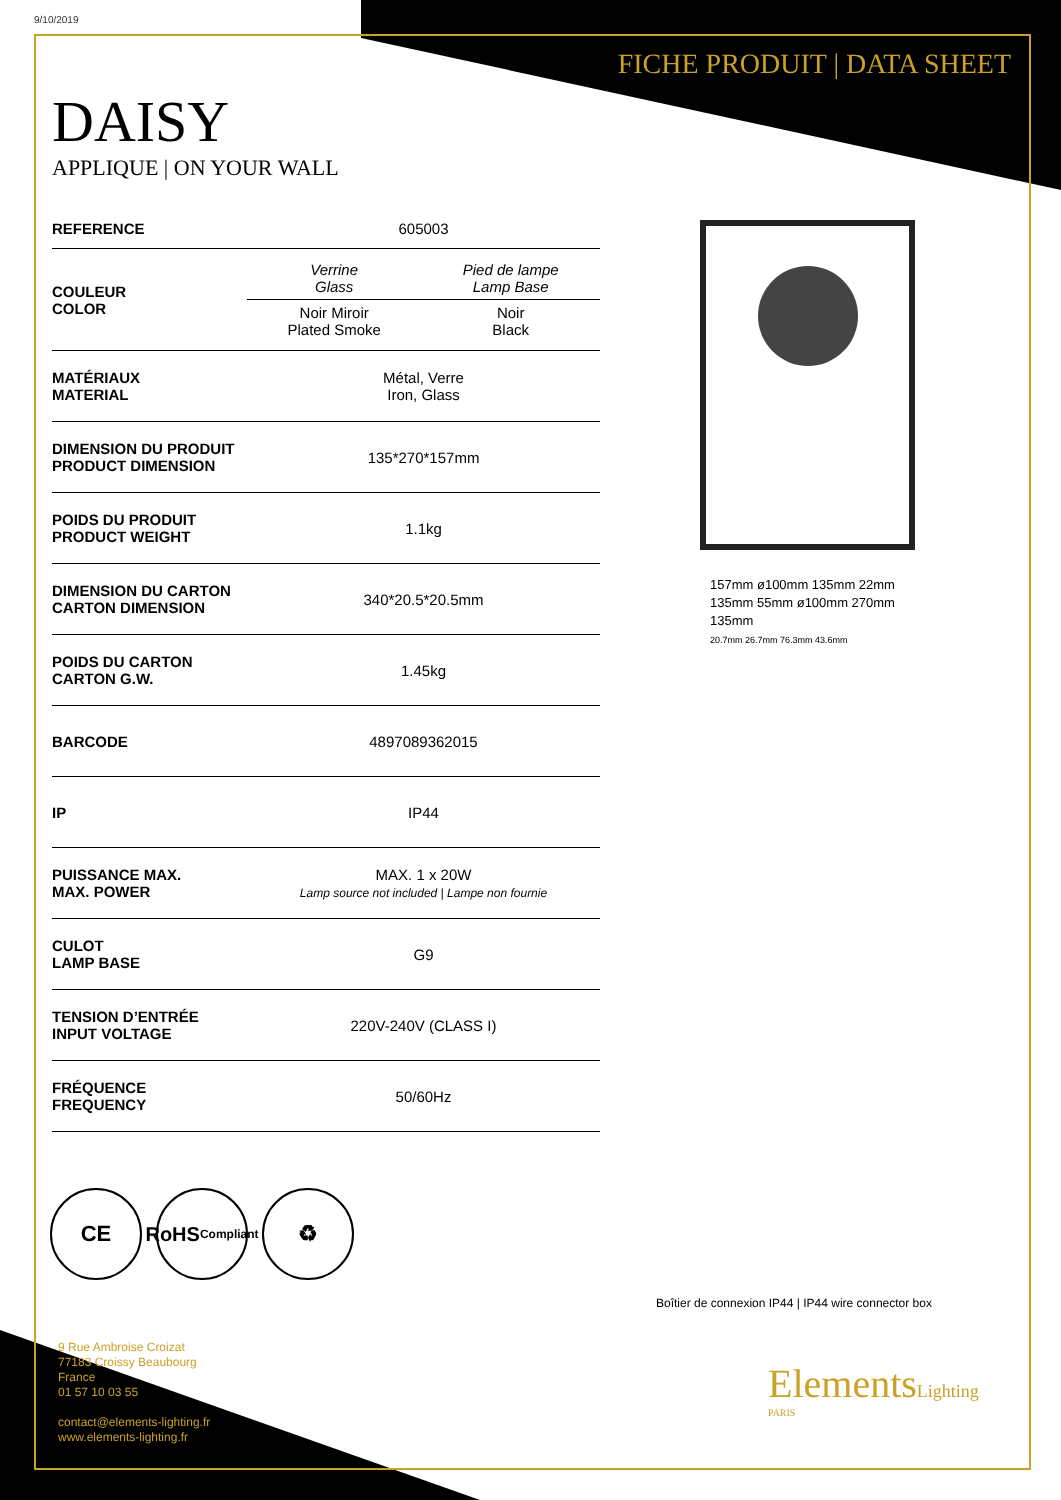9/10/2019
FICHE PRODUIT | DATA SHEET
DAISY
APPLIQUE | ON YOUR WALL
| REFERENCE | 605003 |
| COULEUR COLOR | / Verrine Glass / Pied de lampe Lamp Base / / Noir Miroir Plated Smoke / Noir Black / |
| MATÉRIAUX MATERIAL | Métal, Verre Iron, Glass |
| DIMENSION DU PRODUIT PRODUCT DIMENSION | 135*270*157mm |
| POIDS DU PRODUIT PRODUCT WEIGHT | 1.1kg |
| DIMENSION DU CARTON CARTON DIMENSION | 340*20.5*20.5mm |
| POIDS DU CARTON CARTON G.W. | 1.45kg |
| BARCODE | 4897089362015 |
| IP | IP44 |
| PUISSANCE MAX. MAX. POWER | MAX. 1 x 20W Lamp source not included / Lampe non fournie |
| CULOT LAMP BASE | G9 |
| TENSION D’ENTRÉE INPUT VOLTAGE | 220V-240V (CLASS I) |
| FRÉQUENCE FREQUENCY | 50/60Hz |
157mm ø100mm 135mm 22mm 135mm 55mm ø100mm 270mm 135mm
20.7mm 26.7mm 76.3mm 43.6mm
CE RoHS
Compliant
♻
Boîtier de connexion IP44 | IP44 wire connector box
9 Rue Ambroise Croizat
77183 Croissy Beaubourg
France
01 57 10 03 55
contact@elements-lighting.fr
www.elements-lighting.fr
ElementsLighting
PARIS